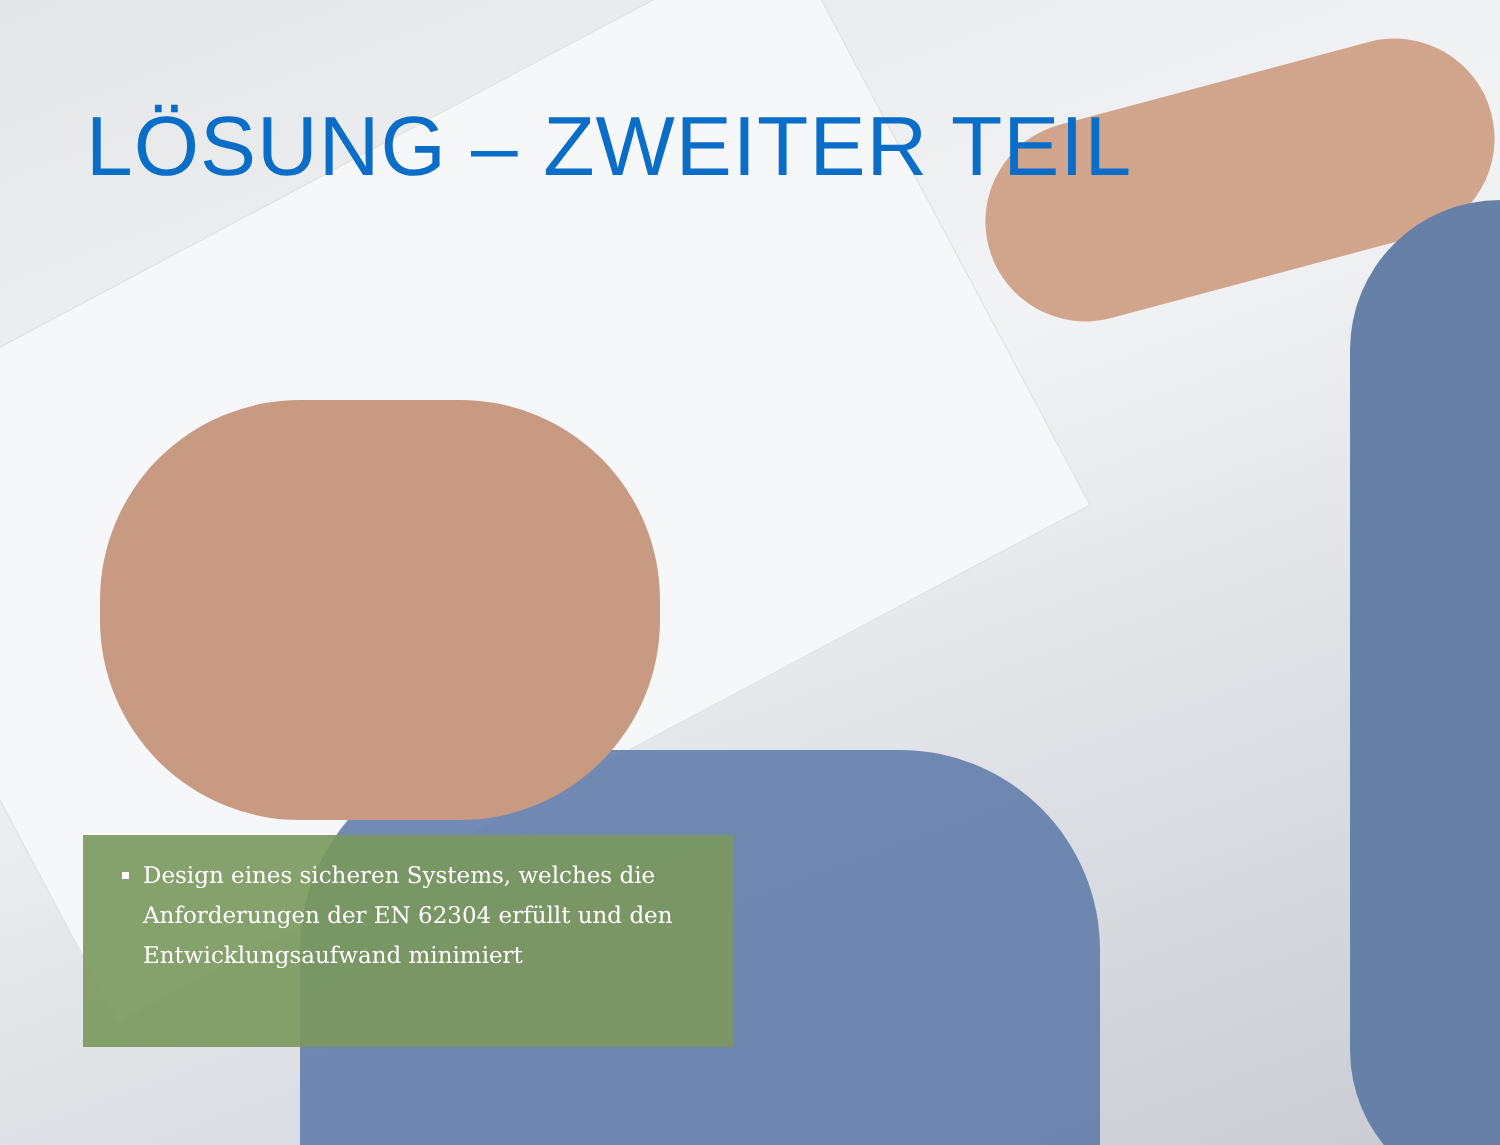LÖSUNG – ZWEITER TEIL
Design eines sicheren Systems, welches die Anforderungen der EN 62304 erfüllt und den Entwicklungsaufwand minimiert